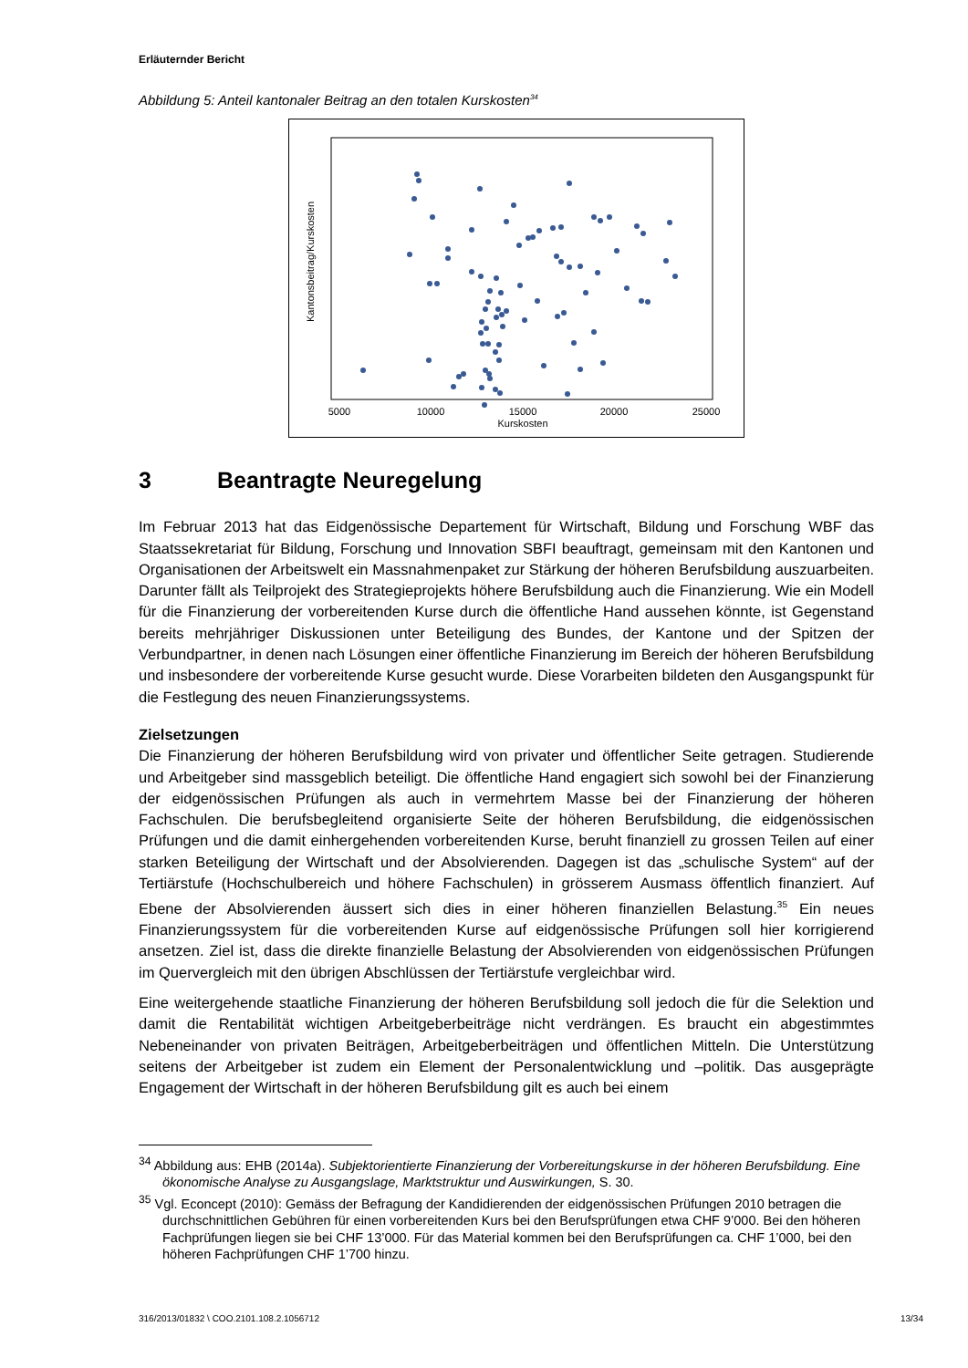Erläuternder Bericht
Abbildung 5: Anteil kantonaler Beitrag an den totalen Kurskosten<sup>34</sup>
Kantonsbeitrag/Kurskosten
5000
10000
15000
20000
25000
Kurskosten
3 Beantragte Neuregelung
Im Februar 2013 hat das Eidgenössische Departement für Wirtschaft, Bildung und Forschung WBF das Staatssekretariat für Bildung, Forschung und Innovation SBFI beauftragt, gemeinsam mit den Kantonen und Organisationen der Arbeitswelt ein Massnahmenpaket zur Stärkung der höheren Berufsbildung auszuarbeiten. Darunter fällt als Teilprojekt des Strategieprojekts höhere Berufsbildung auch die Finanzierung. Wie ein Modell für die Finanzierung der vorbereitenden Kurse durch die öffentliche Hand aussehen könnte, ist Gegenstand bereits mehrjähriger Diskussionen unter Beteiligung des Bundes, der Kantone und der Spitzen der Verbundpartner, in denen nach Lösungen einer öffentliche Finanzierung im Bereich der höheren Berufsbildung und insbesondere der vorbereitende Kurse gesucht wurde. Diese Vorarbeiten bildeten den Ausgangspunkt für die Festlegung des neuen Finanzierungssystems.
Zielsetzungen
Die Finanzierung der höheren Berufsbildung wird von privater und öffentlicher Seite getragen. Studierende und Arbeitgeber sind massgeblich beteiligt. Die öffentliche Hand engagiert sich sowohl bei der Finanzierung der eidgenössischen Prüfungen als auch in vermehrtem Masse bei der Finanzierung der höheren Fachschulen. Die berufsbegleitend organisierte Seite der höheren Berufsbildung, die eidgenössischen Prüfungen und die damit einhergehenden vorbereitenden Kurse, beruht finanziell zu grossen Teilen auf einer starken Beteiligung der Wirtschaft und der Absolvierenden. Dagegen ist das „schulische System“ auf der Tertiärstufe (Hochschulbereich und höhere Fachschulen) in grösserem Ausmass öffentlich finanziert. Auf Ebene der Absolvierenden äussert sich dies in einer höheren finanziellen Belastung.<sup>35</sup> Ein neues Finanzierungssystem für die vorbereitenden Kurse auf eidgenössische Prüfungen soll hier korrigierend ansetzen. Ziel ist, dass die direkte finanzielle Belastung der Absolvierenden von eidgenössischen Prüfungen im Quervergleich mit den übrigen Abschlüssen der Tertiärstufe vergleichbar wird.
Eine weitergehende staatliche Finanzierung der höheren Berufsbildung soll jedoch die für die Selektion und damit die Rentabilität wichtigen Arbeitgeberbeiträge nicht verdrängen. Es braucht ein abgestimmtes Nebeneinander von privaten Beiträgen, Arbeitgeberbeiträgen und öffentlichen Mitteln. Die Unterstützung seitens der Arbeitgeber ist zudem ein Element der Personalentwicklung und –politik. Das ausgeprägte Engagement der Wirtschaft in der höheren Berufsbildung gilt es auch bei einem
<sup>34</sup> Abbildung aus: EHB (2014a). Subjektorientierte Finanzierung der Vorbereitungskurse in der höheren Berufsbildung. Eine ökonomische Analyse zu Ausgangslage, Marktstruktur und Auswirkungen, S. 30.
<sup>35</sup> Vgl. Econcept (2010): Gemäss der Befragung der Kandidierenden der eidgenössischen Prüfungen 2010 betragen die durchschnittlichen Gebühren für einen vorbereitenden Kurs bei den Berufsprüfungen etwa CHF 9’000. Bei den höheren Fachprüfungen liegen sie bei CHF 13’000. Für das Material kommen bei den Berufsprüfungen ca. CHF 1’000, bei den höheren Fachprüfungen CHF 1’700 hinzu.
316/2013/01832 \ COO.2101.108.2.1056712 13/34